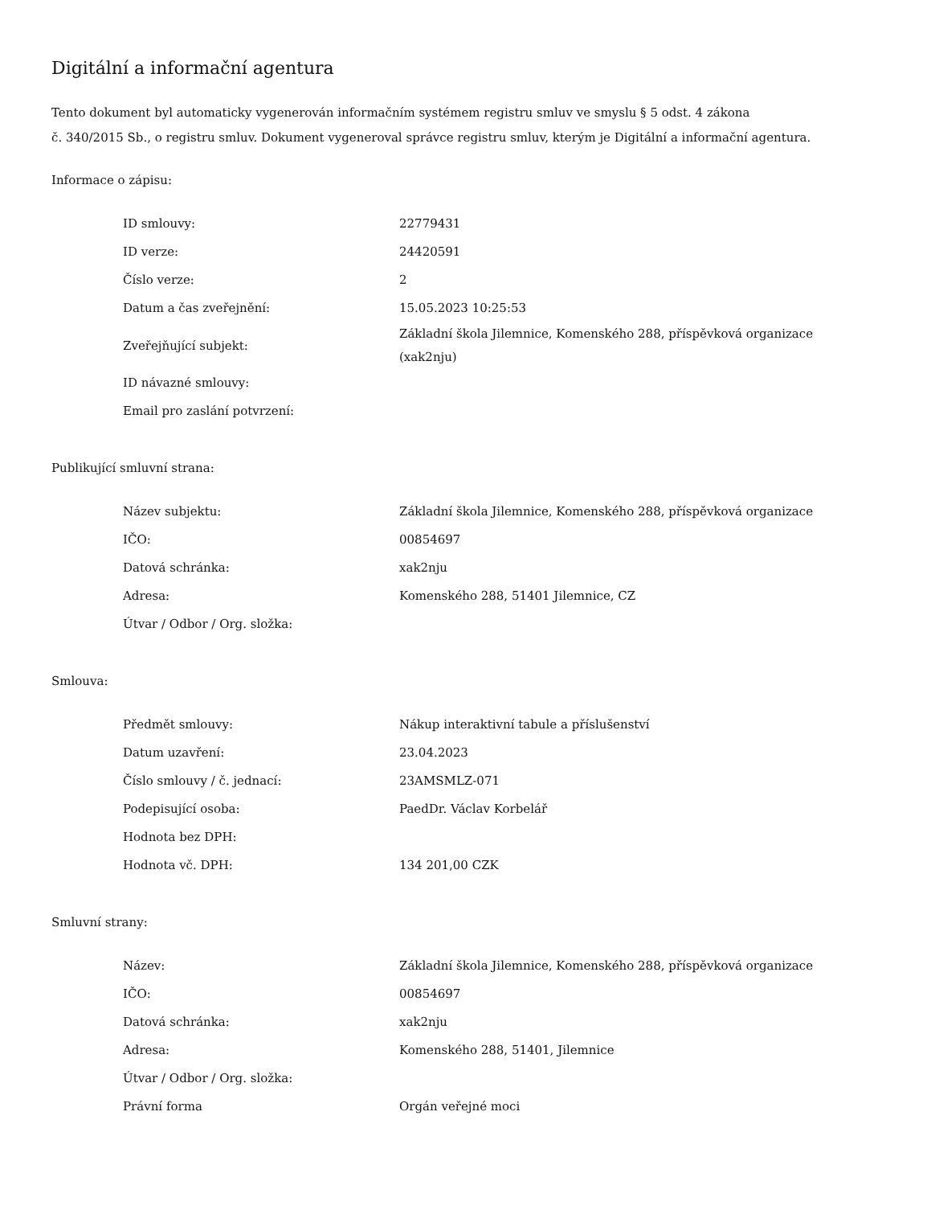Digitální a informační agentura
Tento dokument byl automaticky vygenerován informačním systémem registru smluv ve smyslu § 5 odst. 4 zákona
č. 340/2015 Sb., o registru smluv. Dokument vygeneroval správce registru smluv, kterým je Digitální a informační agentura.
Informace o zápisu:
| ID smlouvy: | 22779431 |
| ID verze: | 24420591 |
| Číslo verze: | 2 |
| Datum a čas zveřejnění: | 15.05.2023 10:25:53 |
| Zveřejňující subjekt: | Základní škola Jilemnice, Komenského 288, příspěvková organizace (xak2nju) |
| ID návazné smlouvy: | |
| Email pro zaslání potvrzení: | |
Publikující smluvní strana:
| Název subjektu: | Základní škola Jilemnice, Komenského 288, příspěvková organizace |
| IČO: | 00854697 |
| Datová schránka: | xak2nju |
| Adresa: | Komenského 288, 51401 Jilemnice, CZ |
| Útvar / Odbor / Org. složka: | |
Smlouva:
| Předmět smlouvy: | Nákup interaktivní tabule a příslušenství |
| Datum uzavření: | 23.04.2023 |
| Číslo smlouvy / č. jednací: | 23AMSMLZ-071 |
| Podepisující osoba: | PaedDr. Václav Korbelář |
| Hodnota bez DPH: | |
| Hodnota vč. DPH: | 134 201,00 CZK |
Smluvní strany:
| Název: | Základní škola Jilemnice, Komenského 288, příspěvková organizace |
| IČO: | 00854697 |
| Datová schránka: | xak2nju |
| Adresa: | Komenského 288, 51401, Jilemnice |
| Útvar / Odbor / Org. složka: | |
| Právní forma | Orgán veřejné moci |